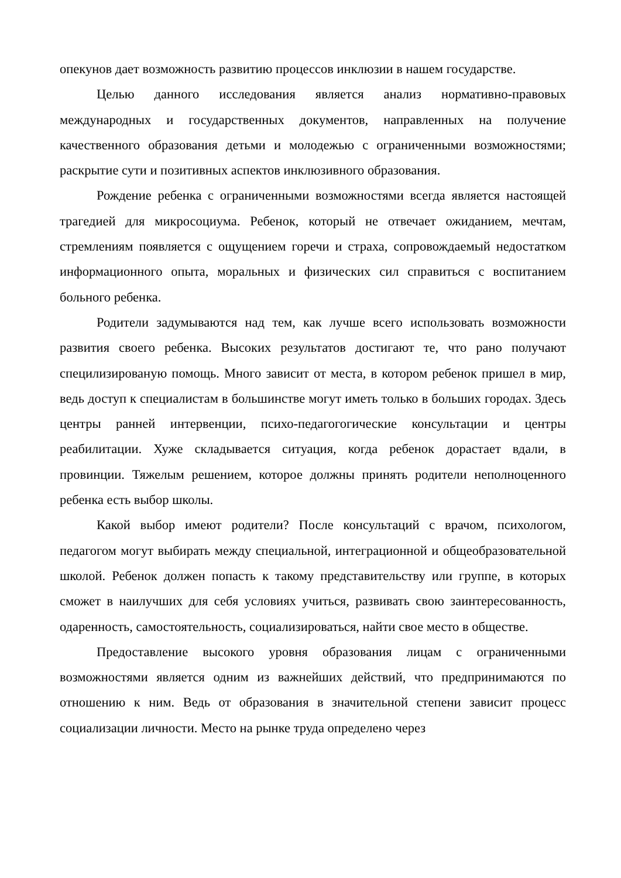опекунов дает возможность развитию процессов инклюзии в нашем государстве.
Целью данного исследования является анализ нормативно-правовых международных и государственных документов, направленных на получение качественного образования детьми и молодежью с ограниченными возможностями; раскрытие сути и позитивных аспектов инклюзивного образования.
Рождение ребенка с ограниченными возможностями всегда является настоящей трагедией для микросоциума. Ребенок, который не отвечает ожиданием, мечтам, стремлениям появляется с ощущением горечи и страха, сопровождаемый недостатком информационного опыта, моральных и физических сил справиться с воспитанием больного ребенка.
Родители задумываются над тем, как лучше всего использовать возможности развития своего ребенка. Высоких результатов достигают те, что рано получают специлизированую помощь. Много зависит от места, в котором ребенок пришел в мир, ведь доступ к специалистам в большинстве могут иметь только в больших городах. Здесь центры ранней интервенции, психо-педагогогические консультации и центры реабилитации. Хуже складывается ситуация, когда ребенок дорастает вдали, в провинции. Тяжелым решением, которое должны принять родители неполноценного ребенка есть выбор школы.
Какой выбор имеют родители? После консультаций с врачом, психологом, педагогом могут выбирать между специальной, интеграционной и общеобразовательной школой. Ребенок должен попасть к такому представительству или группе, в которых сможет в наилучших для себя условиях учиться, развивать свою заинтересованность, одаренность, самостоятельность, социализироваться, найти свое место в обществе.
Предоставление высокого уровня образования лицам с ограниченными возможностями является одним из важнейших действий, что предпринимаются по отношению к ним. Ведь от образования в значительной степени зависит процесс социализации личности. Место на рынке труда определено через